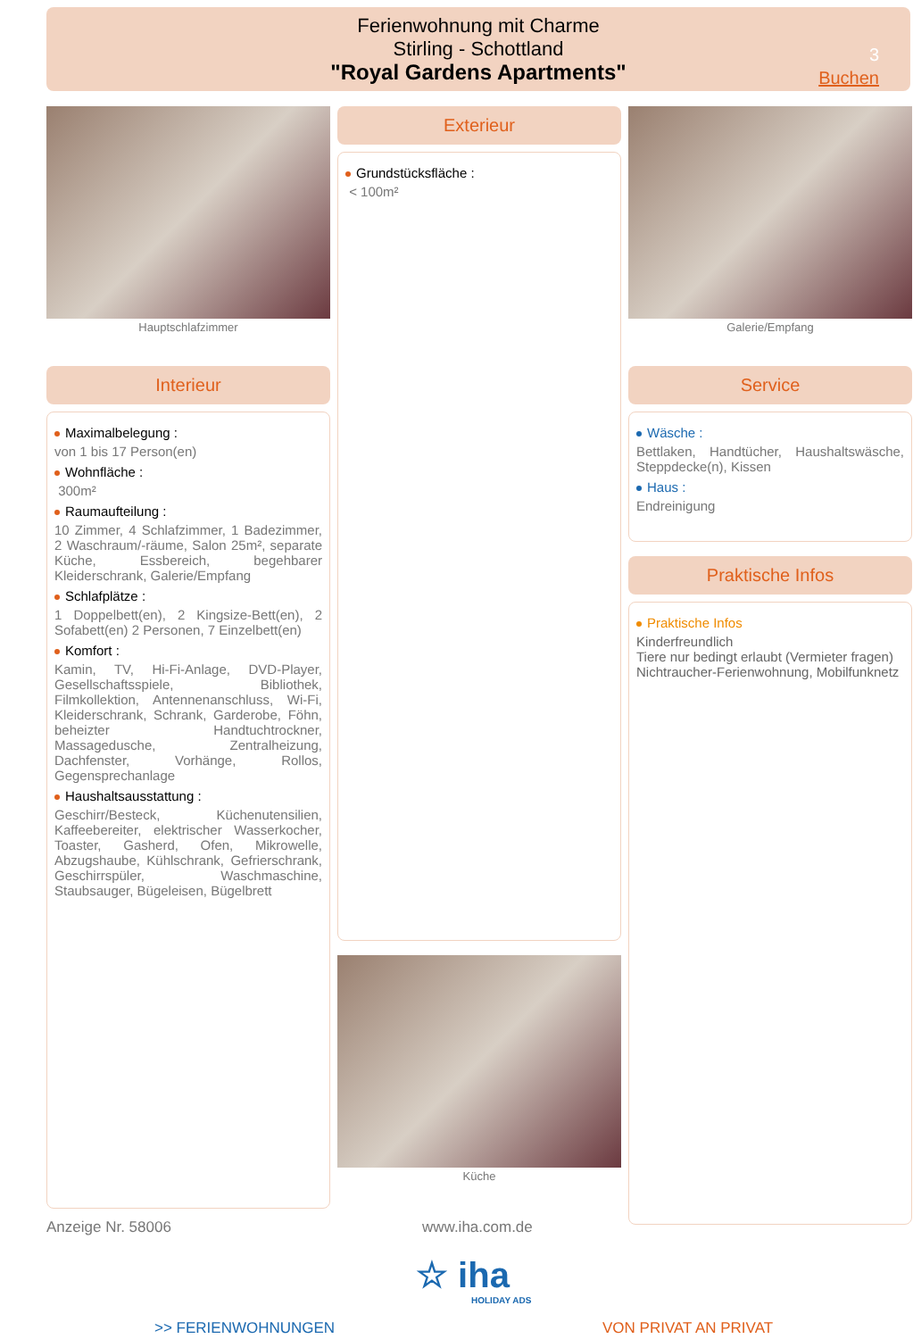Ferienwohnung mit Charme
Stirling - Schottland
"Royal Gardens Apartments"
3
Buchen
Hauptschlafzimmer
Interieur
Maximalbelegung :
von 1 bis 17 Person(en)
Wohnfläche :
300m²
Raumaufteilung :
10 Zimmer, 4 Schlafzimmer, 1 Badezimmer, 2 Waschraum/-räume, Salon 25m², separate Küche, Essbereich, begehbarer Kleiderschrank, Galerie/Empfang
Schlafplätze :
1 Doppelbett(en), 2 Kingsize-Bett(en), 2 Sofabett(en) 2 Personen, 7 Einzelbett(en)
Komfort :
Kamin, TV, Hi-Fi-Anlage, DVD-Player, Gesellschaftsspiele, Bibliothek, Filmkollektion, Antennenanschluss, Wi-Fi, Kleiderschrank, Schrank, Garderobe, Föhn, beheizter Handtuchtrockner, Massagedusche, Zentralheizung, Dachfenster, Vorhänge, Rollos, Gegensprechanlage
Haushaltsausstattung :
Geschirr/Besteck, Küchenutensilien, Kaffeebereiter, elektrischer Wasserkocher, Toaster, Gasherd, Ofen, Mikrowelle, Abzugshaube, Kühlschrank, Gefrierschrank, Geschirrspüler, Waschmaschine, Staubsauger, Bügeleisen, Bügelbrett
Exterieur
Grundstücksfläche :
< 100m²
Küche
Galerie/Empfang
Service
Wäsche :
Bettlaken, Handtücher, Haushaltswäsche, Steppdecke(n), Kissen
Haus :
Endreinigung
Praktische Infos
Praktische Infos
Kinderfreundlich
Tiere nur bedingt erlaubt (Vermieter fragen)
Nichtraucher-Ferienwohnung, Mobilfunknetz
Anzeige Nr. 58006 www.iha.com.de
☆ iha
HOLIDAY ADS
>> FERIENWOHNUNGEN VON PRIVAT AN PRIVAT